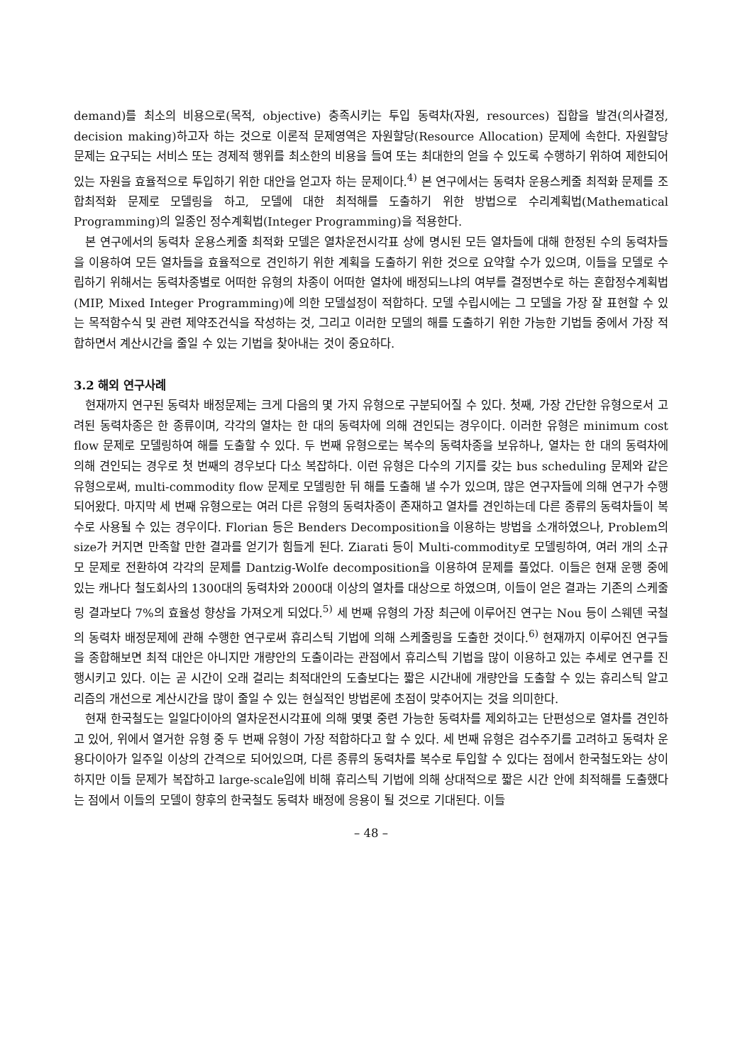demand)를 최소의 비용으로(목적, objective) 충족시키는 투입 동력차(자원, resources) 집합을 발견(의사결정, decision making)하고자 하는 것으로 이론적 문제영역은 자원할당(Resource Allocation) 문제에 속한다. 자원할당 문제는 요구되는 서비스 또는 경제적 행위를 최소한의 비용을 들여 또는 최대한의 얻을 수 있도록 수행하기 위하여 제한되어 있는 자원을 효율적으로 투입하기 위한 대안을 얻고자 하는 문제이다.<sup>4)</sup> 본 연구에서는 동력차 운용스케줄 최적화 문제를 조합최적화 문제로 모델링을 하고, 모델에 대한 최적해를 도출하기 위한 방법으로 수리계획법(Mathematical Programming)의 일종인 정수계획법(Integer Programming)을 적용한다.
본 연구에서의 동력차 운용스케줄 최적화 모델은 열차운전시각표 상에 명시된 모든 열차들에 대해 한정된 수의 동력차들을 이용하여 모든 열차들을 효율적으로 견인하기 위한 계획을 도출하기 위한 것으로 요약할 수가 있으며, 이들을 모델로 수립하기 위해서는 동력차종별로 어떠한 유형의 차종이 어떠한 열차에 배정되느냐의 여부를 결정변수로 하는 혼합정수계획법(MIP, Mixed Integer Programming)에 의한 모델설정이 적합하다. 모델 수립시에는 그 모델을 가장 잘 표현할 수 있는 목적함수식 및 관련 제약조건식을 작성하는 것, 그리고 이러한 모델의 해를 도출하기 위한 가능한 기법들 중에서 가장 적합하면서 계산시간을 줄일 수 있는 기법을 찾아내는 것이 중요하다.
3.2 해외 연구사례
현재까지 연구된 동력차 배정문제는 크게 다음의 몇 가지 유형으로 구분되어질 수 있다. 첫째, 가장 간단한 유형으로서 고려된 동력차종은 한 종류이며, 각각의 열차는 한 대의 동력차에 의해 견인되는 경우이다. 이러한 유형은 minimum cost flow 문제로 모델링하여 해를 도출할 수 있다. 두 번째 유형으로는 복수의 동력차종을 보유하나, 열차는 한 대의 동력차에 의해 견인되는 경우로 첫 번째의 경우보다 다소 복잡하다. 이런 유형은 다수의 기지를 갖는 bus scheduling 문제와 같은 유형으로써, multi-commodity flow 문제로 모델링한 뒤 해를 도출해 낼 수가 있으며, 많은 연구자들에 의해 연구가 수행되어왔다. 마지막 세 번째 유형으로는 여러 다른 유형의 동력차종이 존재하고 열차를 견인하는데 다른 종류의 동력차들이 복수로 사용될 수 있는 경우이다. Florian 등은 Benders Decomposition을 이용하는 방법을 소개하였으나, Problem의 size가 커지면 만족할 만한 결과를 얻기가 힘들게 된다. Ziarati 등이 Multi-commodity로 모델링하여, 여러 개의 소규모 문제로 전환하여 각각의 문제를 Dantzig-Wolfe decomposition을 이용하여 문제를 풀었다. 이들은 현재 운행 중에 있는 캐나다 철도회사의 1300대의 동력차와 2000대 이상의 열차를 대상으로 하였으며, 이들이 얻은 결과는 기존의 스케줄링 결과보다 7%의 효율성 향상을 가져오게 되었다.<sup>5)</sup> 세 번째 유형의 가장 최근에 이루어진 연구는 Nou 등이 스웨덴 국철의 동력차 배정문제에 관해 수행한 연구로써 휴리스틱 기법에 의해 스케줄링을 도출한 것이다.<sup>6)</sup> 현재까지 이루어진 연구들을 종합해보면 최적 대안은 아니지만 개량안의 도출이라는 관점에서 휴리스틱 기법을 많이 이용하고 있는 추세로 연구를 진행시키고 있다. 이는 곧 시간이 오래 걸리는 최적대안의 도출보다는 짧은 시간내에 개량안을 도출할 수 있는 휴리스틱 알고리즘의 개선으로 계산시간을 많이 줄일 수 있는 현실적인 방법론에 초점이 맞추어지는 것을 의미한다.
현재 한국철도는 일일다이아의 열차운전시각표에 의해 몇몇 중련 가능한 동력차를 제외하고는 단편성으로 열차를 견인하고 있어, 위에서 열거한 유형 중 두 번째 유형이 가장 적합하다고 할 수 있다. 세 번째 유형은 검수주기를 고려하고 동력차 운용다이아가 일주일 이상의 간격으로 되어있으며, 다른 종류의 동력차를 복수로 투입할 수 있다는 점에서 한국철도와는 상이하지만 이들 문제가 복잡하고 large-scale임에 비해 휴리스틱 기법에 의해 상대적으로 짧은 시간 안에 최적해를 도출했다는 점에서 이들의 모델이 향후의 한국철도 동력차 배정에 응용이 될 것으로 기대된다. 이들
– 48 –